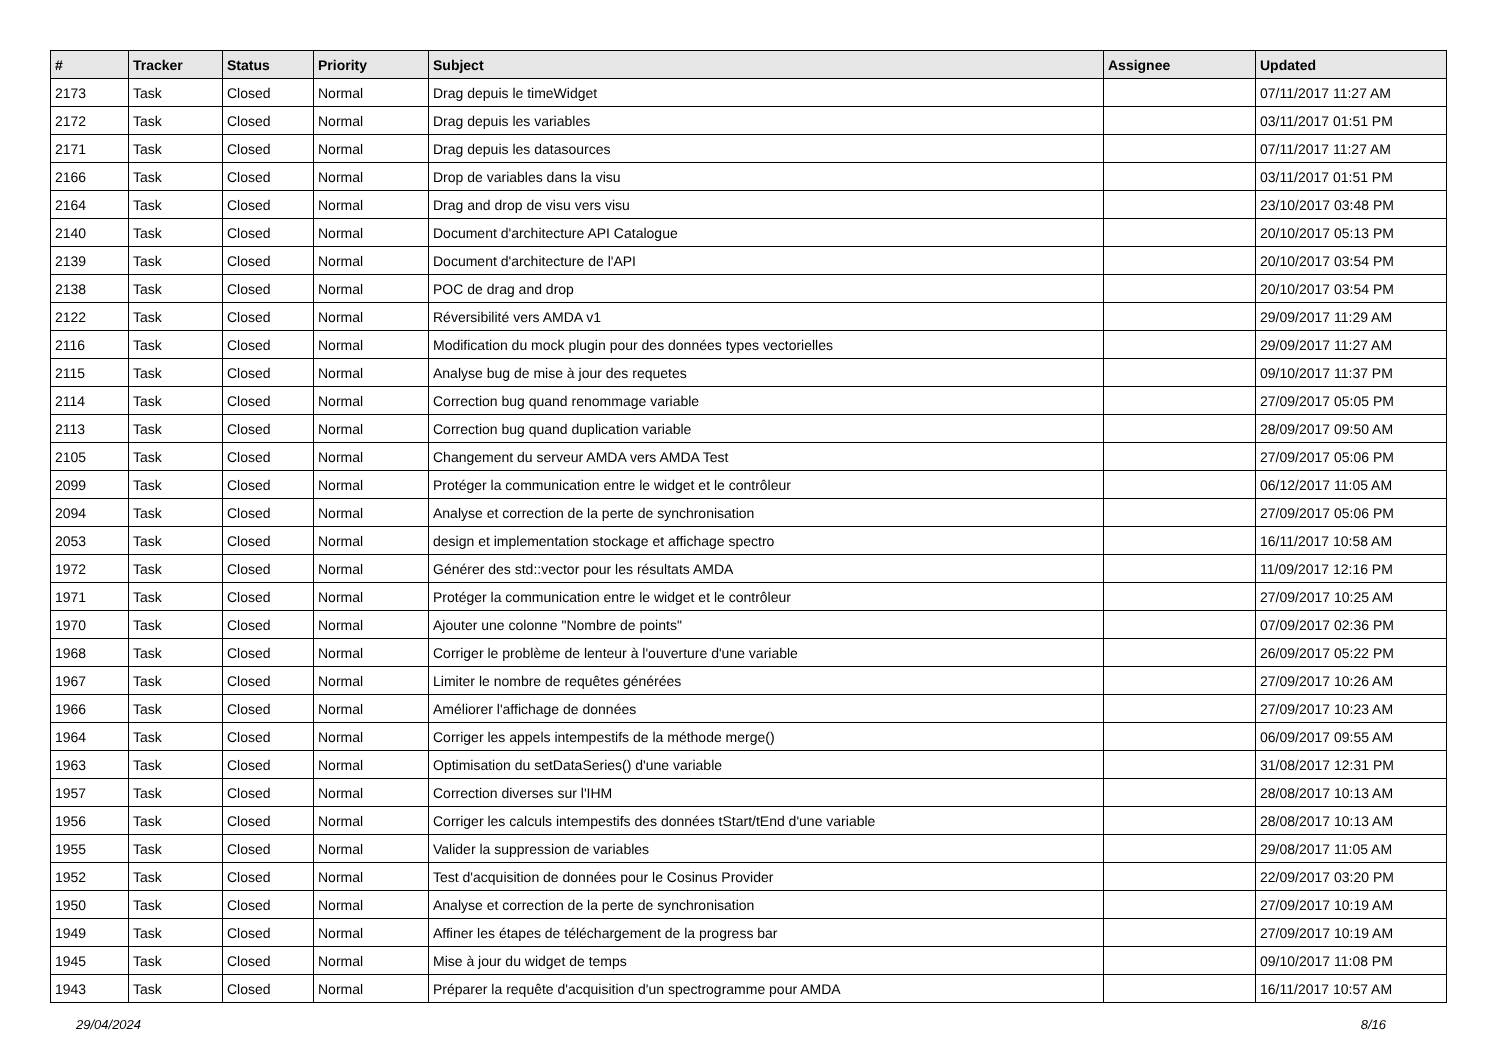| # | Tracker | Status | Priority | Subject | Assignee | Updated |
| --- | --- | --- | --- | --- | --- | --- |
| 2173 | Task | Closed | Normal | Drag depuis le timeWidget | | 07/11/2017 11:27 AM |
| 2172 | Task | Closed | Normal | Drag depuis les variables | | 03/11/2017 01:51 PM |
| 2171 | Task | Closed | Normal | Drag depuis les datasources | | 07/11/2017 11:27 AM |
| 2166 | Task | Closed | Normal | Drop de variables dans la visu | | 03/11/2017 01:51 PM |
| 2164 | Task | Closed | Normal | Drag and drop de visu vers visu | | 23/10/2017 03:48 PM |
| 2140 | Task | Closed | Normal | Document d'architecture API Catalogue | | 20/10/2017 05:13 PM |
| 2139 | Task | Closed | Normal | Document d'architecture de l'API | | 20/10/2017 03:54 PM |
| 2138 | Task | Closed | Normal | POC de drag and drop | | 20/10/2017 03:54 PM |
| 2122 | Task | Closed | Normal | Réversibilité vers AMDA v1 | | 29/09/2017 11:29 AM |
| 2116 | Task | Closed | Normal | Modification du mock plugin pour des données types vectorielles | | 29/09/2017 11:27 AM |
| 2115 | Task | Closed | Normal | Analyse bug de mise à jour des requetes | | 09/10/2017 11:37 PM |
| 2114 | Task | Closed | Normal | Correction bug quand renommage variable | | 27/09/2017 05:05 PM |
| 2113 | Task | Closed | Normal | Correction bug quand duplication variable | | 28/09/2017 09:50 AM |
| 2105 | Task | Closed | Normal | Changement du serveur AMDA vers AMDA Test | | 27/09/2017 05:06 PM |
| 2099 | Task | Closed | Normal | Protéger la communication entre le widget et le contrôleur | | 06/12/2017 11:05 AM |
| 2094 | Task | Closed | Normal | Analyse et correction de la perte de synchronisation | | 27/09/2017 05:06 PM |
| 2053 | Task | Closed | Normal | design et implementation stockage et affichage spectro | | 16/11/2017 10:58 AM |
| 1972 | Task | Closed | Normal | Générer des std::vector pour les résultats AMDA | | 11/09/2017 12:16 PM |
| 1971 | Task | Closed | Normal | Protéger la communication entre le widget et le contrôleur | | 27/09/2017 10:25 AM |
| 1970 | Task | Closed | Normal | Ajouter une colonne "Nombre de points" | | 07/09/2017 02:36 PM |
| 1968 | Task | Closed | Normal | Corriger le problème de lenteur à l'ouverture d'une variable | | 26/09/2017 05:22 PM |
| 1967 | Task | Closed | Normal | Limiter le nombre de requêtes générées | | 27/09/2017 10:26 AM |
| 1966 | Task | Closed | Normal | Améliorer l'affichage de données | | 27/09/2017 10:23 AM |
| 1964 | Task | Closed | Normal | Corriger les appels intempestifs de la méthode merge() | | 06/09/2017 09:55 AM |
| 1963 | Task | Closed | Normal | Optimisation du setDataSeries() d'une variable | | 31/08/2017 12:31 PM |
| 1957 | Task | Closed | Normal | Correction diverses sur l'IHM | | 28/08/2017 10:13 AM |
| 1956 | Task | Closed | Normal | Corriger les calculs intempestifs des données tStart/tEnd d'une variable | | 28/08/2017 10:13 AM |
| 1955 | Task | Closed | Normal | Valider la suppression de variables | | 29/08/2017 11:05 AM |
| 1952 | Task | Closed | Normal | Test d'acquisition de données pour le Cosinus Provider | | 22/09/2017 03:20 PM |
| 1950 | Task | Closed | Normal | Analyse et correction de la perte de synchronisation | | 27/09/2017 10:19 AM |
| 1949 | Task | Closed | Normal | Affiner les étapes de téléchargement de la progress bar | | 27/09/2017 10:19 AM |
| 1945 | Task | Closed | Normal | Mise à jour du widget de temps | | 09/10/2017 11:08 PM |
| 1943 | Task | Closed | Normal | Préparer la requête d'acquisition d'un spectrogramme pour AMDA | | 16/11/2017 10:57 AM |
29/04/2024 8/16